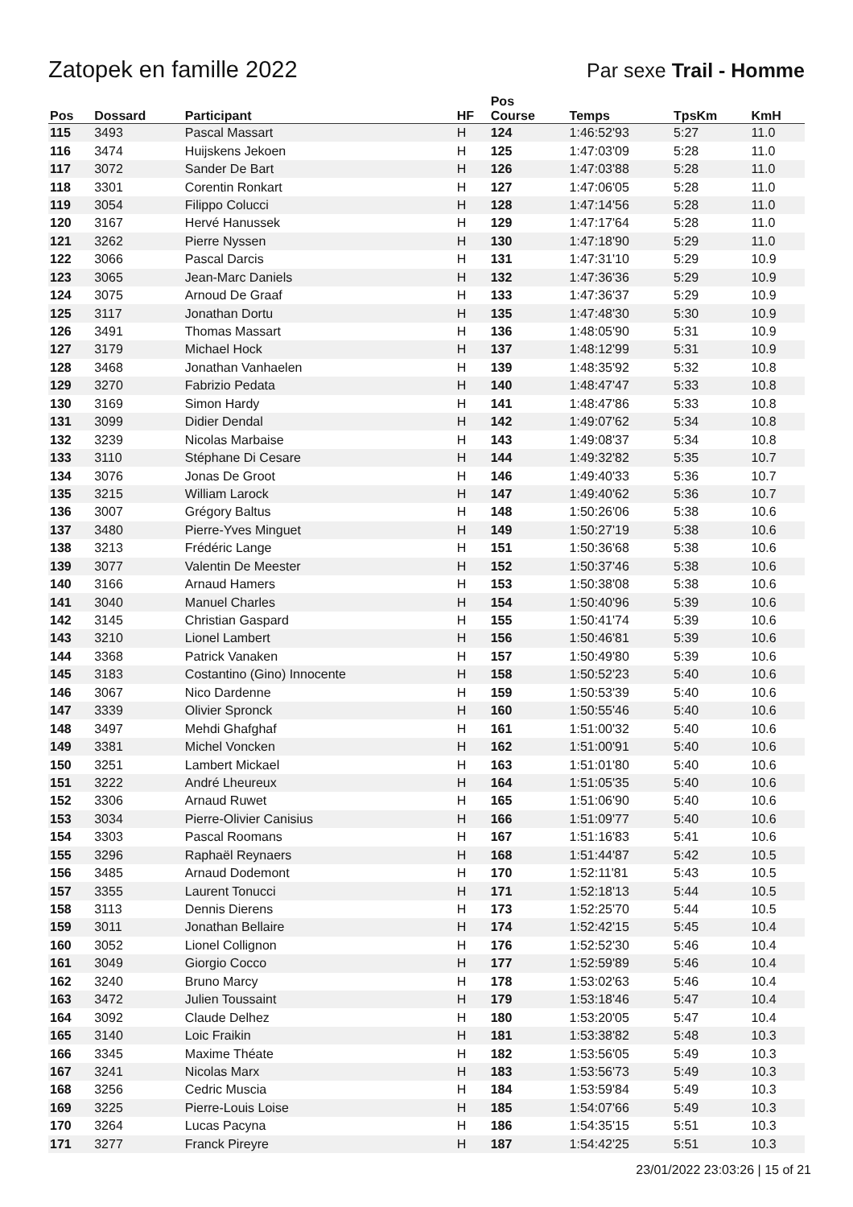Zatopek en famille 2022
Par sexe Trail - Homme
| Pos | Dossard | Participant | HF | Pos Course | Temps | TpsKm | KmH |
| --- | --- | --- | --- | --- | --- | --- | --- |
| 115 | 3493 | Pascal Massart | H | 124 | 1:46:52'93 | 5:27 | 11.0 |
| 116 | 3474 | Huijskens Jekoen | H | 125 | 1:47:03'09 | 5:28 | 11.0 |
| 117 | 3072 | Sander De Bart | H | 126 | 1:47:03'88 | 5:28 | 11.0 |
| 118 | 3301 | Corentin Ronkart | H | 127 | 1:47:06'05 | 5:28 | 11.0 |
| 119 | 3054 | Filippo Colucci | H | 128 | 1:47:14'56 | 5:28 | 11.0 |
| 120 | 3167 | Hervé Hanussek | H | 129 | 1:47:17'64 | 5:28 | 11.0 |
| 121 | 3262 | Pierre Nyssen | H | 130 | 1:47:18'90 | 5:29 | 11.0 |
| 122 | 3066 | Pascal Darcis | H | 131 | 1:47:31'10 | 5:29 | 10.9 |
| 123 | 3065 | Jean-Marc Daniels | H | 132 | 1:47:36'36 | 5:29 | 10.9 |
| 124 | 3075 | Arnoud De Graaf | H | 133 | 1:47:36'37 | 5:29 | 10.9 |
| 125 | 3117 | Jonathan Dortu | H | 135 | 1:47:48'30 | 5:30 | 10.9 |
| 126 | 3491 | Thomas Massart | H | 136 | 1:48:05'90 | 5:31 | 10.9 |
| 127 | 3179 | Michael Hock | H | 137 | 1:48:12'99 | 5:31 | 10.9 |
| 128 | 3468 | Jonathan Vanhaelen | H | 139 | 1:48:35'92 | 5:32 | 10.8 |
| 129 | 3270 | Fabrizio Pedata | H | 140 | 1:48:47'47 | 5:33 | 10.8 |
| 130 | 3169 | Simon Hardy | H | 141 | 1:48:47'86 | 5:33 | 10.8 |
| 131 | 3099 | Didier Dendal | H | 142 | 1:49:07'62 | 5:34 | 10.8 |
| 132 | 3239 | Nicolas Marbaise | H | 143 | 1:49:08'37 | 5:34 | 10.8 |
| 133 | 3110 | Stéphane Di Cesare | H | 144 | 1:49:32'82 | 5:35 | 10.7 |
| 134 | 3076 | Jonas De Groot | H | 146 | 1:49:40'33 | 5:36 | 10.7 |
| 135 | 3215 | William Larock | H | 147 | 1:49:40'62 | 5:36 | 10.7 |
| 136 | 3007 | Grégory Baltus | H | 148 | 1:50:26'06 | 5:38 | 10.6 |
| 137 | 3480 | Pierre-Yves Minguet | H | 149 | 1:50:27'19 | 5:38 | 10.6 |
| 138 | 3213 | Frédéric Lange | H | 151 | 1:50:36'68 | 5:38 | 10.6 |
| 139 | 3077 | Valentin De Meester | H | 152 | 1:50:37'46 | 5:38 | 10.6 |
| 140 | 3166 | Arnaud Hamers | H | 153 | 1:50:38'08 | 5:38 | 10.6 |
| 141 | 3040 | Manuel Charles | H | 154 | 1:50:40'96 | 5:39 | 10.6 |
| 142 | 3145 | Christian Gaspard | H | 155 | 1:50:41'74 | 5:39 | 10.6 |
| 143 | 3210 | Lionel Lambert | H | 156 | 1:50:46'81 | 5:39 | 10.6 |
| 144 | 3368 | Patrick Vanaken | H | 157 | 1:50:49'80 | 5:39 | 10.6 |
| 145 | 3183 | Costantino (Gino) Innocente | H | 158 | 1:50:52'23 | 5:40 | 10.6 |
| 146 | 3067 | Nico Dardenne | H | 159 | 1:50:53'39 | 5:40 | 10.6 |
| 147 | 3339 | Olivier Spronck | H | 160 | 1:50:55'46 | 5:40 | 10.6 |
| 148 | 3497 | Mehdi Ghafghaf | H | 161 | 1:51:00'32 | 5:40 | 10.6 |
| 149 | 3381 | Michel Voncken | H | 162 | 1:51:00'91 | 5:40 | 10.6 |
| 150 | 3251 | Lambert Mickael | H | 163 | 1:51:01'80 | 5:40 | 10.6 |
| 151 | 3222 | André Lheureux | H | 164 | 1:51:05'35 | 5:40 | 10.6 |
| 152 | 3306 | Arnaud Ruwet | H | 165 | 1:51:06'90 | 5:40 | 10.6 |
| 153 | 3034 | Pierre-Olivier Canisius | H | 166 | 1:51:09'77 | 5:40 | 10.6 |
| 154 | 3303 | Pascal Roomans | H | 167 | 1:51:16'83 | 5:41 | 10.6 |
| 155 | 3296 | Raphaël Reynaers | H | 168 | 1:51:44'87 | 5:42 | 10.5 |
| 156 | 3485 | Arnaud Dodemont | H | 170 | 1:52:11'81 | 5:43 | 10.5 |
| 157 | 3355 | Laurent Tonucci | H | 171 | 1:52:18'13 | 5:44 | 10.5 |
| 158 | 3113 | Dennis Dierens | H | 173 | 1:52:25'70 | 5:44 | 10.5 |
| 159 | 3011 | Jonathan Bellaire | H | 174 | 1:52:42'15 | 5:45 | 10.4 |
| 160 | 3052 | Lionel Collignon | H | 176 | 1:52:52'30 | 5:46 | 10.4 |
| 161 | 3049 | Giorgio Cocco | H | 177 | 1:52:59'89 | 5:46 | 10.4 |
| 162 | 3240 | Bruno Marcy | H | 178 | 1:53:02'63 | 5:46 | 10.4 |
| 163 | 3472 | Julien Toussaint | H | 179 | 1:53:18'46 | 5:47 | 10.4 |
| 164 | 3092 | Claude Delhez | H | 180 | 1:53:20'05 | 5:47 | 10.4 |
| 165 | 3140 | Loic Fraikin | H | 181 | 1:53:38'82 | 5:48 | 10.3 |
| 166 | 3345 | Maxime Théate | H | 182 | 1:53:56'05 | 5:49 | 10.3 |
| 167 | 3241 | Nicolas Marx | H | 183 | 1:53:56'73 | 5:49 | 10.3 |
| 168 | 3256 | Cedric Muscia | H | 184 | 1:53:59'84 | 5:49 | 10.3 |
| 169 | 3225 | Pierre-Louis Loise | H | 185 | 1:54:07'66 | 5:49 | 10.3 |
| 170 | 3264 | Lucas Pacyna | H | 186 | 1:54:35'15 | 5:51 | 10.3 |
| 171 | 3277 | Franck Pireyre | H | 187 | 1:54:42'25 | 5:51 | 10.3 |
23/01/2022 23:03:26 | 15 of 21